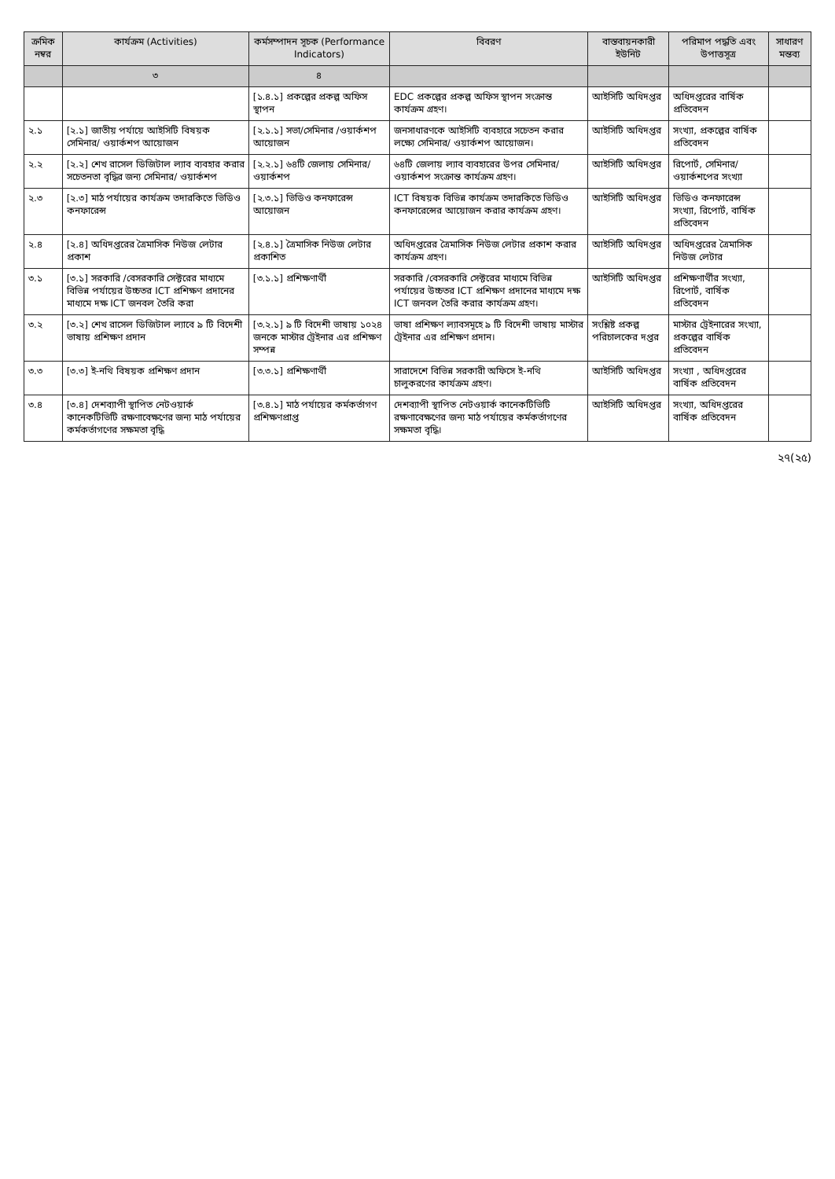| ক্রমিক নম্বর | কার্যক্রম (Activities) | কর্মসম্পাদন সূচক (Performance Indicators) | বিবরণ | বাস্তবায়নকারী ইউনিট | পরিমাপ পদ্ধতি এবং উপাত্তসূত্র | সাধারণ মন্তব্য |
| --- | --- | --- | --- | --- | --- | --- |
| | ৩ | ৪ | | | | |
| | | [১.৪.১] প্রকল্পের প্রকল্প অফিস স্থাপন | EDC প্রকল্পের প্রকল্প অফিস স্থাপন সংক্রান্ত কার্যক্রম গ্রহণ। | আইসিটি অধিদপ্তর | অধিদপ্তরের বার্ষিক প্রতিবেদন | |
| ২.১ | [২.১] জাতীয় পর্যায়ে আইসিটি বিষয়ক সেমিনার/ ওয়ার্কশপ আয়োজন | [২.১.১] সভা/সেমিনার /ওয়ার্কশপ আয়োজন | জনসাধারণকে আইসিটি ব্যবহারে সচেতন করার লক্ষ্যে সেমিনার/ ওয়ার্কশপ আয়োজন। | আইসিটি অধিদপ্তর | সংখ্যা, প্রকল্পের বার্ষিক প্রতিবেদন | |
| ২.২ | [২.২] শেখ রাসেল ডিজিটাল ল্যাব ব্যবহার করার সচেতনতা বৃদ্ধির জন্য সেমিনার/ ওয়ার্কশপ | [২.২.১] ৬৪টি জেলায় সেমিনার/ওয়ার্কশপ | ৬৪টি জেলায় ল্যাব ব্যবহারের উপর সেমিনার/ওয়ার্কশপ সংক্রান্ত কার্যক্রম গ্রহণ। | আইসিটি অধিদপ্তর | রিপোর্ট, সেমিনার/ওয়ার্কশপের সংখ্যা | |
| ২.৩ | [২.৩] মাঠ পর্যায়ের কার্যক্রম তদারকিতে ভিডিও কনফারেন্স | [২.৩.১] ভিডিও কনফারেন্স আয়োজন | ICT বিষয়ক বিভিন্ন কার্যক্রম তদারকিতে ভিডিও কনফারেন্সের আয়োজন করার কার্যক্রম গ্রহণ। | আইসিটি অধিদপ্তর | ভিডিও কনফারেন্স সংখ্যা, রিপোর্ট, বার্ষিক প্রতিবেদন | |
| ২.৪ | [২.৪] অধিদপ্তরের ত্রৈমাসিক নিউজ লেটার প্রকাশ | [২.৪.১] ত্রৈমাসিক নিউজ লেটার প্রকাশিত | অধিদপ্তরের ত্রৈমাসিক নিউজ লেটার প্রকাশ করার কার্যক্রম গ্রহণ। | আইসিটি অধিদপ্তর | অধিদপ্তরের ত্রৈমাসিক নিউজ লেটার | |
| ৩.১ | [৩.১] সরকারি /বেসরকারি সেক্টরের মাধ্যমে বিভিন্ন পর্যায়ের উচ্চতর ICT প্রশিক্ষণ প্রদানের মাধ্যমে দক্ষ ICT জনবল তৈরি করা | [৩.১.১] প্রশিক্ষণার্থী | সরকারি /বেসরকারি সেক্টরের মাধ্যমে বিভিন্ন পর্যায়ের উচ্চতর ICT প্রশিক্ষণ প্রদানের মাধ্যমে দক্ষ ICT জনবল তৈরি করার কার্যক্রম গ্রহণ। | আইসিটি অধিদপ্তর | প্রশিক্ষণার্থীর সংখ্যা, রিপোর্ট, বার্ষিক প্রতিবেদন | |
| ৩.২ | [৩.২] শেখ রাসেল ডিজিটাল ল্যাবে ৯ টি বিদেশী ভাষায় প্রশিক্ষণ প্রদান | [৩.২.১] ৯ টি বিদেশী ভাষায় ১০২৪ জনকে মাস্টার ট্রেইনার এর প্রশিক্ষণ সম্পন্ন | ভাষা প্রশিক্ষণ ল্যাবসমূহে ৯ টি বিদেশী ভাষায় মাস্টার ট্রেইনার এর প্রশিক্ষণ প্রদান। | সংশ্লিষ্ট প্রকল্প পরিচালকের দপ্তর | মাস্টার ট্রেইনারের সংখ্যা, প্রকল্পের বার্ষিক প্রতিবেদন | |
| ৩.৩ | [৩.৩] ই-নথি বিষয়ক প্রশিক্ষণ প্রদান | [৩.৩.১] প্রশিক্ষণার্থী | সারাদেশে বিভিন্ন সরকারী অফিসে ই-নথি চালুকরণের কার্যক্রম গ্রহণ। | আইসিটি অধিদপ্তর | সংখ্যা , অধিদপ্তরের বার্ষিক প্রতিবেদন | |
| ৩.৪ | [৩.৪] দেশব্যাপী স্থাপিত নেটওয়ার্ক কানেকটিভিটি রক্ষণাবেক্ষণের জন্য মাঠ পর্যায়ের কর্মকর্তাগণের সক্ষমতা বৃদ্ধি | [৩.৪.১] মাঠ পর্যায়ের কর্মকর্তাগণ প্রশিক্ষণপ্রাপ্ত | দেশব্যাপী স্থাপিত নেটওয়ার্ক কানেকটিভিটি রক্ষণাবেক্ষণের জন্য মাঠ পর্যায়ের কর্মকর্তাগণের সক্ষমতা বৃদ্ধি। | আইসিটি অধিদপ্তর | সংখ্যা, অধিদপ্তরের বার্ষিক প্রতিবেদন | |
২৭(২৫)